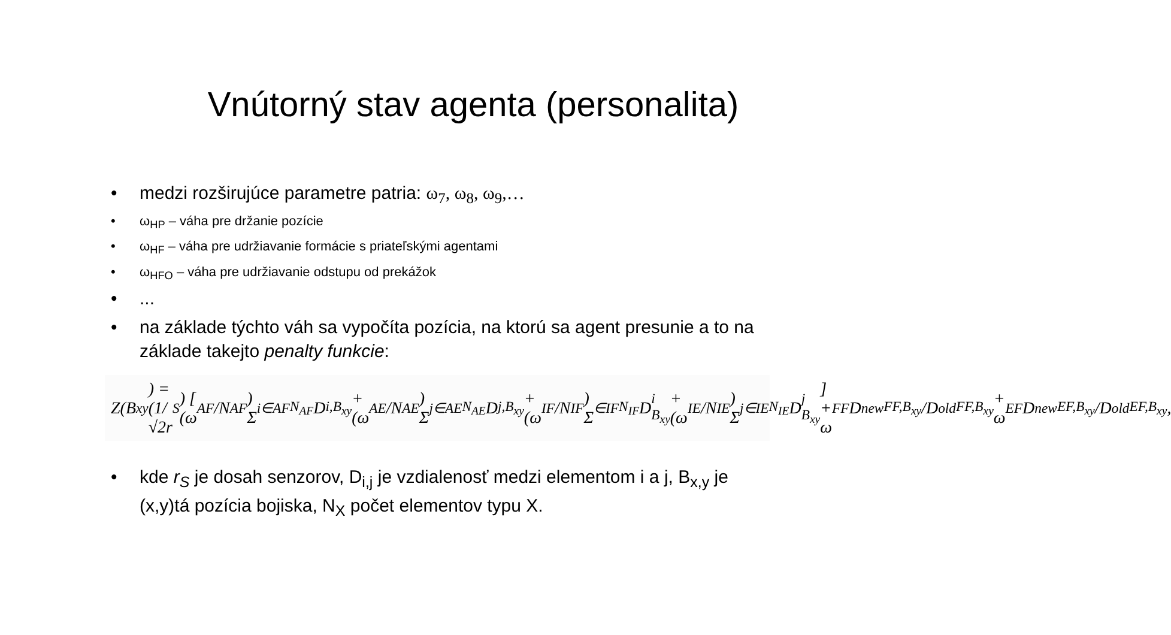Vnútorný stav agenta (personalita)
• medzi rozširujúce parametre patria: ω<sub>7</sub>, ω<sub>8</sub>, ω<sub>9</sub>,…
• ω<sub>HP</sub> – váha pre držanie pozície
• ω<sub>HF</sub> – váha pre udržiavanie formácie s priateľskými agentami
• ω<sub>HFO</sub> – váha pre udržiavanie odstupu od prekážok
•...
• na základe týchto váh sa vypočíta pozícia, na ktorú sa agent presunie a to na základe takejto penalty funkcie:
Z(B<sub>xy</sub>) = (1/√2r<sub>S</sub>) [ (ω<sub>AF</sub>/N<sub>AF</sub>) Σ<sub>i∈AF</sub><sup>N<sub>AF</sub></sup> D<sub>i,B<sub>xy</sub></sub> + (ω<sub>AE</sub>/N<sub>AE</sub>) Σ<sub>j∈AE</sub><sup>N<sub>AE</sub></sup> D<sub>j,B<sub>xy</sub></sub> + (ω<sub>IF</sub>/N<sub>IF</sub>) Σ<sub>∈IF</sub><sup>N<sub>IF</sub></sup> D<sub>i B<sub>xy</sub></sub> + (ω<sub>IE</sub>/N<sub>IE</sub>) Σ<sub>j∈IE</sub><sup>N<sub>IE</sub></sup> D<sub>j B<sub>xy</sub></sub> ] + ω<sub>FF</sub> D<sup>new</sup><sub>FF,B<sub>xy</sub></sub>/D<sup>old</sup><sub>FF,B<sub>xy</sub></sub> + ω<sub>EF</sub> D<sup>new</sup><sub>EF,B<sub>xy</sub></sub>/D<sup>old</sup><sub>EF,B<sub>xy</sub></sub>,
• kde r<sub>S</sub> je dosah senzorov, D<sub>i,j</sub> je vzdialenosť medzi elementom i a j, B<sub>x,y</sub> je (x,y)tá pozícia bojiska, N<sub>X</sub> počet elementov typu X.